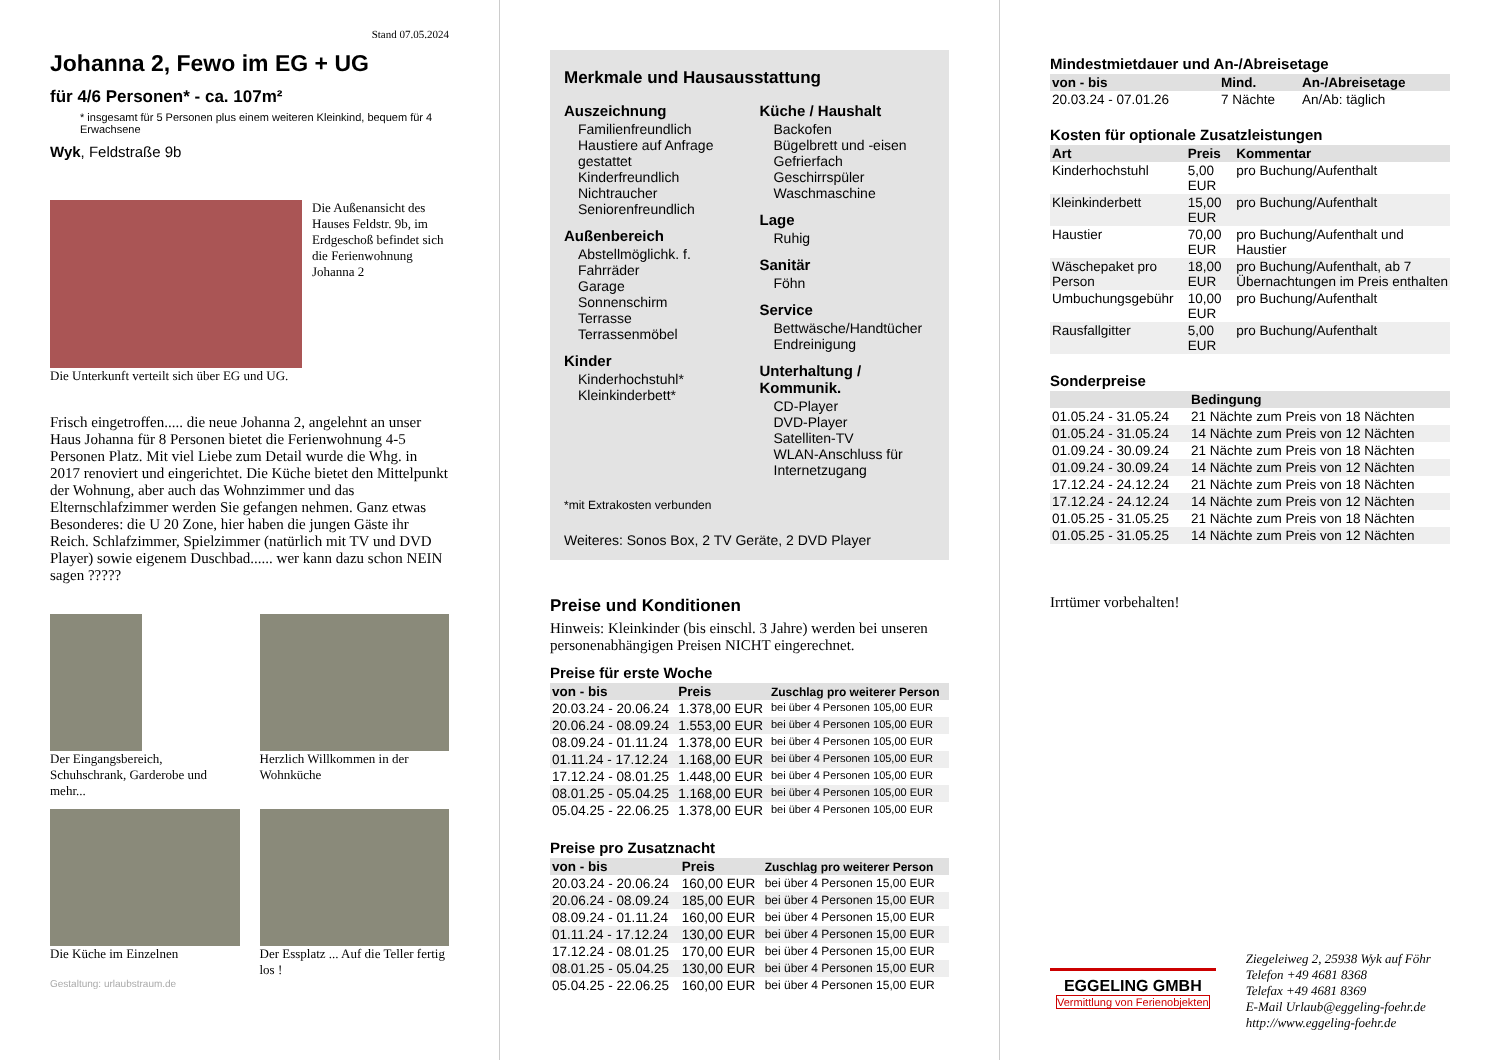Stand 07.05.2024
Johanna 2, Fewo im EG + UG
für 4/6 Personen* - ca. 107m²
* insgesamt für 5 Personen plus einem weiteren Kleinkind, bequem für 4 Erwachsene
Wyk, Feldstraße 9b
Die Außenansicht des Hauses Feldstr. 9b, im Erdgeschoß befindet sich die Ferienwohnung Johanna 2
Die Unterkunft verteilt sich über EG und UG.
Frisch eingetroffen..... die neue Johanna 2, angelehnt an unser Haus Johanna für 8 Personen bietet die Ferienwohnung 4-5 Personen Platz. Mit viel Liebe zum Detail wurde die Whg. in 2017 renoviert und eingerichtet. Die Küche bietet den Mittelpunkt der Wohnung, aber auch das Wohnzimmer und das Elternschlafzimmer werden Sie gefangen nehmen. Ganz etwas Besonderes: die U 20 Zone, hier haben die jungen Gäste ihr Reich. Schlafzimmer, Spielzimmer (natürlich mit TV und DVD Player) sowie eigenem Duschbad...... wer kann dazu schon NEIN sagen ?????
Der Eingangsbereich, Schuhschrank, Garderobe und mehr...
Herzlich Willkommen in der Wohnküche
Die Küche im Einzelnen Der Essplatz ... Auf die Teller fertig los !
Gestaltung: urlaubstraum.de
Merkmale und Hausausstattung
Auszeichnung
Familienfreundlich
Haustiere auf Anfrage gestattet
Kinderfreundlich
Nichtraucher
Seniorenfreundlich
Außenbereich
Abstellmöglichk. f. Fahrräder
Garage
Sonnenschirm
Terrasse
Terrassenmöbel
Kinder
Kinderhochstuhl*
Kleinkinderbett*
Küche / Haushalt
Backofen
Bügelbrett und -eisen
Gefrierfach
Geschirrspüler
Waschmaschine
Lage
Ruhig
Sanitär
Föhn
Service
Bettwäsche/Handtücher
Endreinigung
Unterhaltung / Kommunik.
CD-Player
DVD-Player
Satelliten-TV
WLAN-Anschluss für Internetzugang
*mit Extrakosten verbunden
Weiteres: Sonos Box, 2 TV Geräte, 2 DVD Player
Preise und Konditionen
Hinweis: Kleinkinder (bis einschl. 3 Jahre) werden bei unseren personenabhängigen Preisen NICHT eingerechnet.
Preise für erste Woche
| von - bis | Preis | Zuschlag pro weiterer Person |
| --- | --- | --- |
| 20.03.24 - 20.06.24 | 1.378,00 EUR | bei über 4 Personen 105,00 EUR |
| 20.06.24 - 08.09.24 | 1.553,00 EUR | bei über 4 Personen 105,00 EUR |
| 08.09.24 - 01.11.24 | 1.378,00 EUR | bei über 4 Personen 105,00 EUR |
| 01.11.24 - 17.12.24 | 1.168,00 EUR | bei über 4 Personen 105,00 EUR |
| 17.12.24 - 08.01.25 | 1.448,00 EUR | bei über 4 Personen 105,00 EUR |
| 08.01.25 - 05.04.25 | 1.168,00 EUR | bei über 4 Personen 105,00 EUR |
| 05.04.25 - 22.06.25 | 1.378,00 EUR | bei über 4 Personen 105,00 EUR |
Preise pro Zusatznacht
| von - bis | Preis | Zuschlag pro weiterer Person |
| --- | --- | --- |
| 20.03.24 - 20.06.24 | 160,00 EUR | bei über 4 Personen 15,00 EUR |
| 20.06.24 - 08.09.24 | 185,00 EUR | bei über 4 Personen 15,00 EUR |
| 08.09.24 - 01.11.24 | 160,00 EUR | bei über 4 Personen 15,00 EUR |
| 01.11.24 - 17.12.24 | 130,00 EUR | bei über 4 Personen 15,00 EUR |
| 17.12.24 - 08.01.25 | 170,00 EUR | bei über 4 Personen 15,00 EUR |
| 08.01.25 - 05.04.25 | 130,00 EUR | bei über 4 Personen 15,00 EUR |
| 05.04.25 - 22.06.25 | 160,00 EUR | bei über 4 Personen 15,00 EUR |
Mindestmietdauer und An-/Abreisetage
| von - bis | Mind. | An-/Abreisetage |
| --- | --- | --- |
| 20.03.24 - 07.01.26 | 7 Nächte | An/Ab: täglich |
Kosten für optionale Zusatzleistungen
| Art | Preis | Kommentar |
| --- | --- | --- |
| Kinderhochstuhl | 5,00 EUR | pro Buchung/Aufenthalt |
| Kleinkinderbett | 15,00 EUR | pro Buchung/Aufenthalt |
| Haustier | 70,00 EUR | pro Buchung/Aufenthalt und Haustier |
| Wäschepaket pro Person | 18,00 EUR | pro Buchung/Aufenthalt, ab 7 Übernachtungen im Preis enthalten |
| Umbuchungsgebühr | 10,00 EUR | pro Buchung/Aufenthalt |
| Rausfallgitter | 5,00 EUR | pro Buchung/Aufenthalt |
Sonderpreise
| | Bedingung |
| --- | --- |
| 01.05.24 - 31.05.24 | 21 Nächte zum Preis von 18 Nächten |
| 01.05.24 - 31.05.24 | 14 Nächte zum Preis von 12 Nächten |
| 01.09.24 - 30.09.24 | 21 Nächte zum Preis von 18 Nächten |
| 01.09.24 - 30.09.24 | 14 Nächte zum Preis von 12 Nächten |
| 17.12.24 - 24.12.24 | 21 Nächte zum Preis von 18 Nächten |
| 17.12.24 - 24.12.24 | 14 Nächte zum Preis von 12 Nächten |
| 01.05.25 - 31.05.25 | 21 Nächte zum Preis von 18 Nächten |
| 01.05.25 - 31.05.25 | 14 Nächte zum Preis von 12 Nächten |
Irrtümer vorbehalten!
EGGELING GMBH
Vermittlung von Ferienobjekten
Ziegeleiweg 2, 25938 Wyk auf Föhr
Telefon +49 4681 8368
Telefax +49 4681 8369
E-Mail Urlaub@eggeling-foehr.de
http://www.eggeling-foehr.de